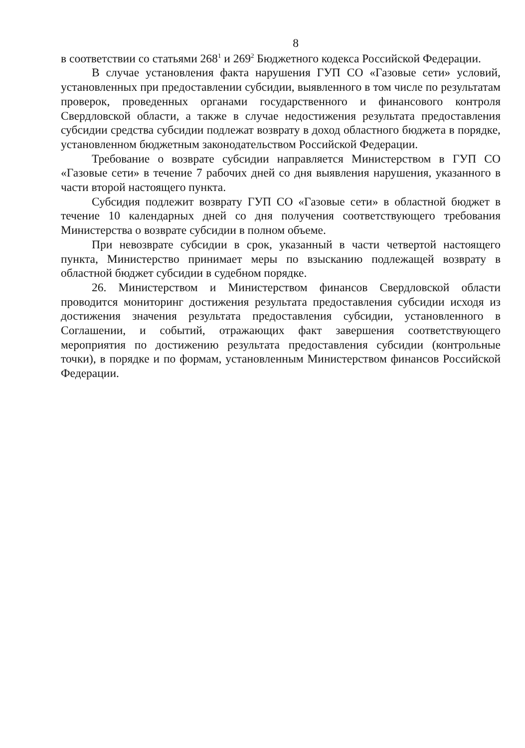8
в соответствии со статьями 268<sup>1</sup> и 269<sup>2</sup> Бюджетного кодекса Российской Федерации.
В случае установления факта нарушения ГУП СО «Газовые сети» условий, установленных при предоставлении субсидии, выявленного в том числе по результатам проверок, проведенных органами государственного и финансового контроля Свердловской области, а также в случае недостижения результата предоставления субсидии средства субсидии подлежат возврату в доход областного бюджета в порядке, установленном бюджетным законодательством Российской Федерации.
Требование о возврате субсидии направляется Министерством в ГУП СО «Газовые сети» в течение 7 рабочих дней со дня выявления нарушения, указанного в части второй настоящего пункта.
Субсидия подлежит возврату ГУП СО «Газовые сети» в областной бюджет в течение 10 календарных дней со дня получения соответствующего требования Министерства о возврате субсидии в полном объеме.
При невозврате субсидии в срок, указанный в части четвертой настоящего пункта, Министерство принимает меры по взысканию подлежащей возврату в областной бюджет субсидии в судебном порядке.
26. Министерством и Министерством финансов Свердловской области проводится мониторинг достижения результата предоставления субсидии исходя из достижения значения результата предоставления субсидии, установленного в Соглашении, и событий, отражающих факт завершения соответствующего мероприятия по достижению результата предоставления субсидии (контрольные точки), в порядке и по формам, установленным Министерством финансов Российской Федерации.